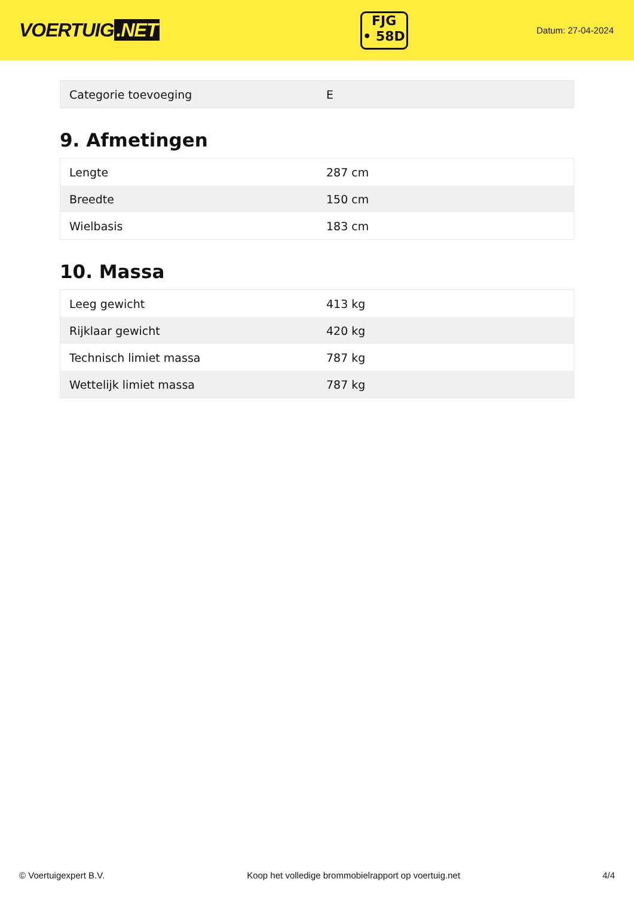VOERTUIG.NET
FJG
• 58D
Datum: 27-04-2024
| Categorie toevoeging | E |
9. Afmetingen
| Lengte | 287 cm |
| Breedte | 150 cm |
| Wielbasis | 183 cm |
10. Massa
| Leeg gewicht | 413 kg |
| Rijklaar gewicht | 420 kg |
| Technisch limiet massa | 787 kg |
| Wettelijk limiet massa | 787 kg |
© Voertuigexpert B.V. Koop het volledige brommobielrapport op voertuig.net 4/4